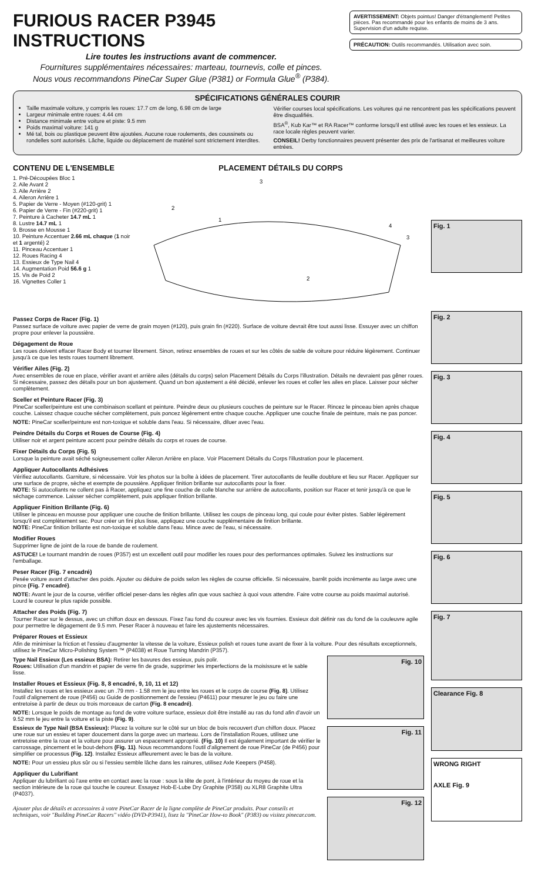FURIOUS RACER P3945 INSTRUCTIONS
Lire toutes les instructions avant de commencer.
Fournitures supplémentaires nécessaires: marteau, tournevis, colle et pinces.
Nous vous recommandons PineCar Super Glue (P381) or Formula Glue<sup>®</sup> (P384).
AVERTISSEMENT: Objets pointus! Danger d'étranglement! Petites pièces. Pas recommandé pour les enfants de moins de 3 ans. Supervision d'un adulte requise.
PRÉCAUTION: Outils recommandés. Utilisation avec soin.
SPÉCIFICATIONS GÉNÉRALES COURIR
Taille maximale voiture, y compris les roues: 17.7 cm de long, 6.98 cm de large
Largeur minimale entre roues: 4.44 cm
Distance minimale entre voiture et piste: 9.5 mm
Poids maximal voiture: 141 g
Mé tal, bois ou plastique peuvent être ajoutées. Aucune roue roulements, des coussinets ou rondelles sont autorisés. Lâche, liquide ou déplacement de matériel sont strictement interdites.
Vérifier courses local spécifications. Les voitures qui ne rencontrent pas les spécifications peuvent être disqualifiés.
BSA<sup>®</sup>, Kub Kar™ et RA Racer™ conforme lorsqu'il est utilisé avec les roues et les essieux. La race locale règles peuvent varier.
CONSEIL! Derby fonctionnaires peuvent présenter des prix de l'artisanat et meilleures voiture entrées.
CONTENU DE L'ENSEMBLE
1. Pré-Découpées Bloc 1
2. Aile Avant 2
3. Aile Arrière 2
4. Aileron Arrière 1
5. Papier de Verre - Moyen (#120-grit) 1
6. Papier de Verre - Fin (#220-grit) 1
7. Peinture à Cacheter 14.7 mL 1
8. Lustre 14.7 mL 1
9. Brosse en Mousse 1
10. Peinture Accentuer 2.66 mL chaque (1 noir et 1 argenté) 2
11. Pinceau Accentuer 1
12. Roues Racing 4
13. Essieux de Type Nail 4
14. Augmentation Poid 56.6 g 1
15. Vis de Poid 2
16. Vignettes Coller 1
PLACEMENT DÉTAILS DU CORPS
3
2
1
4
3
2
Fig. 1
Passez Corps de Racer (Fig. 1)
Passez surface de voiture avec papier de verre de grain moyen (#120), puis grain fin (#220). Surface de voiture devrait être tout aussi lisse. Essuyer avec un chiffon propre pour enlever la poussière.
Dégagement de Roue
Les roues doivent effacer Racer Body et tourner librement. Sinon, retirez ensembles de roues et sur les côtés de sable de voiture pour réduire légèrement. Continuer jusqu'à ce que les tests roues tournent librement.
Vérifier Ailes (Fig. 2)
Avec ensembles de roue en place, vérifier avant et arrière ailes (détails du corps) selon Placement Détails du Corps l'illustration. Détails ne devraient pas gêner roues. Si nécessaire, passez des détails pour un bon ajustement. Quand un bon ajustement a été décidé, enlever les roues et coller les ailes en place. Laisser pour sécher complètement.
Sceller et Peinture Racer (Fig. 3)
PineCar sceller/peinture est une combinaison scellant et peinture. Peindre deux ou plusieurs couches de peinture sur le Racer. Rincez le pinceau bien après chaque couche. Laissez chaque couche sécher complètement, puis poncez légèrement entre chaque couche. Appliquer une couche finale de peinture, mais ne pas poncer.
NOTE: PineCar sceller/peinture est non-toxique et soluble dans l'eau. Si nécessaire, diluer avec l'eau.
Peindre Détails du Corps et Roues de Course (Fig. 4)
Utiliser noir et argent peinture accent pour peindre détails du corps et roues de course.
Fixer Détails du Corps (Fig. 5)
Lorsque la peinture avait séché soigneusement coller Aileron Arrière en place. Voir Placement Détails du Corps l'illustration pour le placement.
Appliquer Autocollants Adhésives
Vérifiez autocollants. Garniture, si nécessaire. Voir les photos sur la boîte à idées de placement. Tirer autocollants de feuille doublure et lieu sur Racer. Appliquer sur une surface de propre, sèche et exempte de poussière. Appliquer finition brillante sur autocollants pour la fixer.
NOTE: Si autocollants ne collent pas à Racer, appliquez une fine couche de colle blanche sur arrière de autocollants, position sur Racer et tenir jusqu'à ce que le séchage commence. Laisser sécher complètement, puis appliquer finition brillante.
Appliquer Finition Brillante (Fig. 6)
Utiliser le pinceau en mousse pour appliquer une couche de finition brillante. Utilisez les coups de pinceau long, qui coule pour éviter pistes. Sabler légèrement lorsqu'il est complètement sec. Pour créer un fini plus lisse, appliquez une couche supplémentaire de finition brillante.
NOTE: PineCar finition brillante est non-toxique et soluble dans l'eau. Mince avec de l'eau, si nécessaire.
Modifier Roues
Supprimer ligne de joint de la roue de bande de roulement.
ASTUCE! Le tournant mandrin de roues (P357) est un excellent outil pour modifier les roues pour des performances optimales. Suivez les instructions sur l'emballage.
Peser Racer (Fig. 7 encadré)
Pesée voiture avant d'attacher des poids. Ajouter ou déduire de poids selon les règles de course officielle. Si nécessaire, barrêt poids incrémente au large avec une pince (Fig. 7 encadré).
NOTE: Avant le jour de la course, vérifier officiel peser-dans les règles afin que vous sachiez à quoi vous attendre. Faire votre course au poids maximal autorisé. Lourd le coureur le plus rapide possible.
Attacher des Poids (Fig. 7)
Tourner Racer sur le dessus, avec un chiffon doux en dessous. Fixez l'au fond du coureur avec les vis fournies. Essieux doit définir ras du fond de la couleuvre agile pour permettre le dégagement de 9.5 mm. Peser Racer à nouveau et faire les ajustements nécessaires.
Préparer Roues et Essieux
Afin de minimiser la friction et l'essieu d'augmenter la vitesse de la voiture, Essieux polish et roues tune avant de fixer à la voiture. Pour des résultats exceptionnels, utilisez le PineCar Micro-Polishing System ™ (P4038) et Roue Turning Mandrin (P357).
Type Nail Essieux (Les essieux BSA): Retirer les bavures des essieux, puis polir.
Roues: Utilisation d'un mandrin et papier de verre fin de grade, supprimer les imperfections de la moisissure et le sable lisse.
Installer Roues et Essieux (Fig. 8, 8 encadré, 9, 10, 11 et 12)
Installez les roues et les essieux avec un .79 mm - 1.58 mm le jeu entre les roues et le corps de course (Fig. 8). Utilisez l'outil d'alignement de roue (P456) ou Guide de positionnement de l'essieu (P4611) pour mesurer le jeu ou faire une entretoise à partir de deux ou trois morceaux de carton (Fig. 8 encadré).
NOTE: Lorsque le poids de montage au fond de votre voiture surface, essieux doit être installé au ras du fond afin d'avoir un 9.52 mm le jeu entre la voiture et la piste (Fig. 9).
Essieux de Type Nail (BSA Essieux): Placez la voiture sur le côté sur un bloc de bois recouvert d'un chiffon doux. Placez une roue sur un essieu et taper doucement dans la gorge avec un marteau. Lors de l'installation Roues, utilisez une entretoise entre la roue et la voiture pour assurer un espacement approprié. (Fig. 10) Il est également important de vérifier le carrossage, pincement et le bout-dehors (Fig. 11). Nous recommandons l'outil d'alignement de roue PineCar (de P456) pour simplifier ce processus (Fig. 12). Installez Essieux affleurement avec le bas de la voiture.
NOTE: Pour un essieu plus sûr ou si l'essieu semble lâche dans les rainures, utilisez Axle Keepers (P458).
Appliquer du Lubrifiant
Appliquer du lubrifiant où l'axe entre en contact avec la roue : sous la tête de pont, à l'intérieur du moyeu de roue et la section intérieure de la roue qui touche le coureur. Essayez Hob-E-Lube Dry Graphite (P358) ou XLR8 Graphite Ultra (P4037).
Ajouter plus de détails et accessoires à votre PineCar Racer de la ligne complète de PineCar produits. Pour conseils et techniques, voir "Building PineCar Racers" vidéo (DVD-P3941), lisez la "PineCar How-to Book" (P383) ou visitez pinecar.com.
Fig. 10
Fig. 11
Fig. 12
Fig. 2
Fig. 3
Fig. 4
Fig. 5
Fig. 6
Fig. 7
Clearance Fig. 8
WRONG RIGHT
AXLE Fig. 9